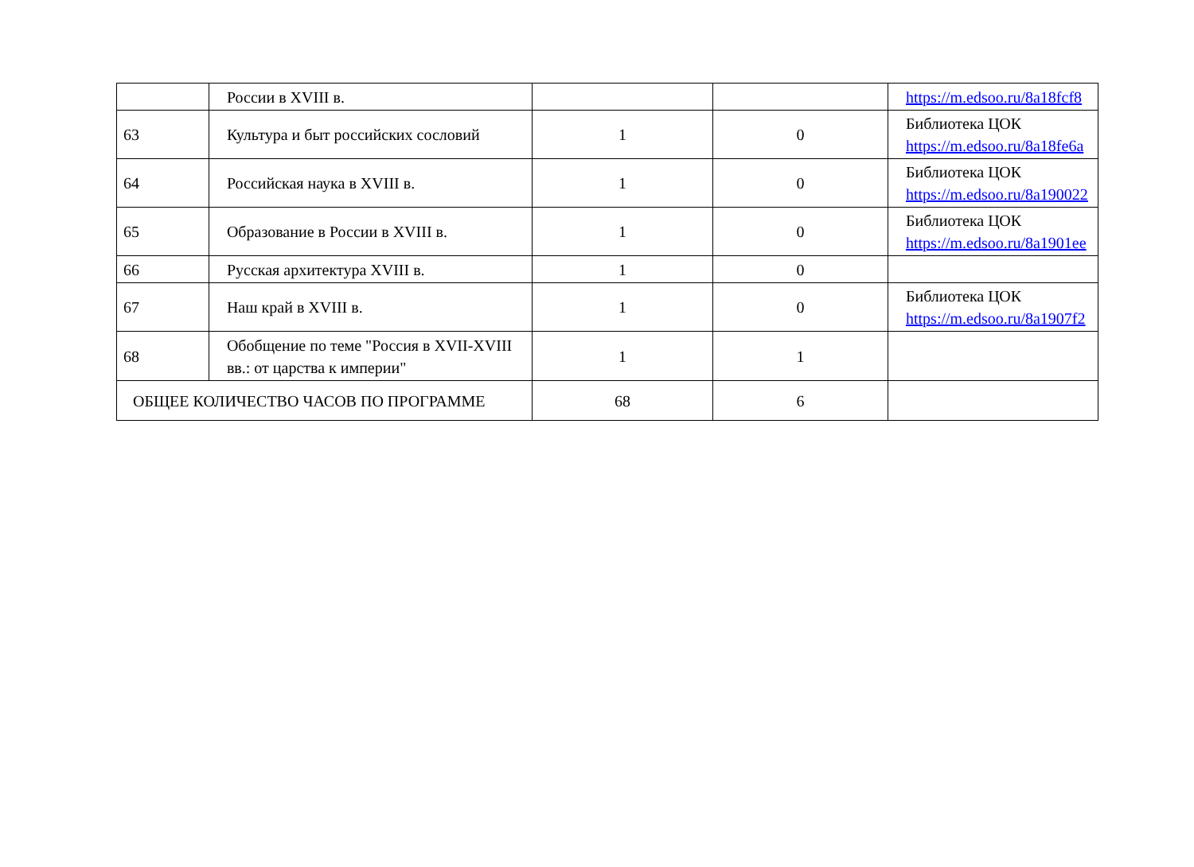| | России в XVIII в. | | | https://m.edsoo.ru/8a18fcf8 |
| 63 | Культура и быт российских сословий | 1 | 0 | Библиотека ЦОК https://m.edsoo.ru/8a18fe6a |
| 64 | Российская наука в XVIII в. | 1 | 0 | Библиотека ЦОК https://m.edsoo.ru/8a190022 |
| 65 | Образование в России в XVIII в. | 1 | 0 | Библиотека ЦОК https://m.edsoo.ru/8a1901ee |
| 66 | Русская архитектура XVIII в. | 1 | 0 | |
| 67 | Наш край в XVIII в. | 1 | 0 | Библиотека ЦОК https://m.edsoo.ru/8a1907f2 |
| 68 | Обобщение по теме "Россия в XVII-XVIII вв.: от царства к империи" | 1 | 1 | |
| ОБЩЕЕ КОЛИЧЕСТВО ЧАСОВ ПО ПРОГРАММЕ | | 68 | 6 | |